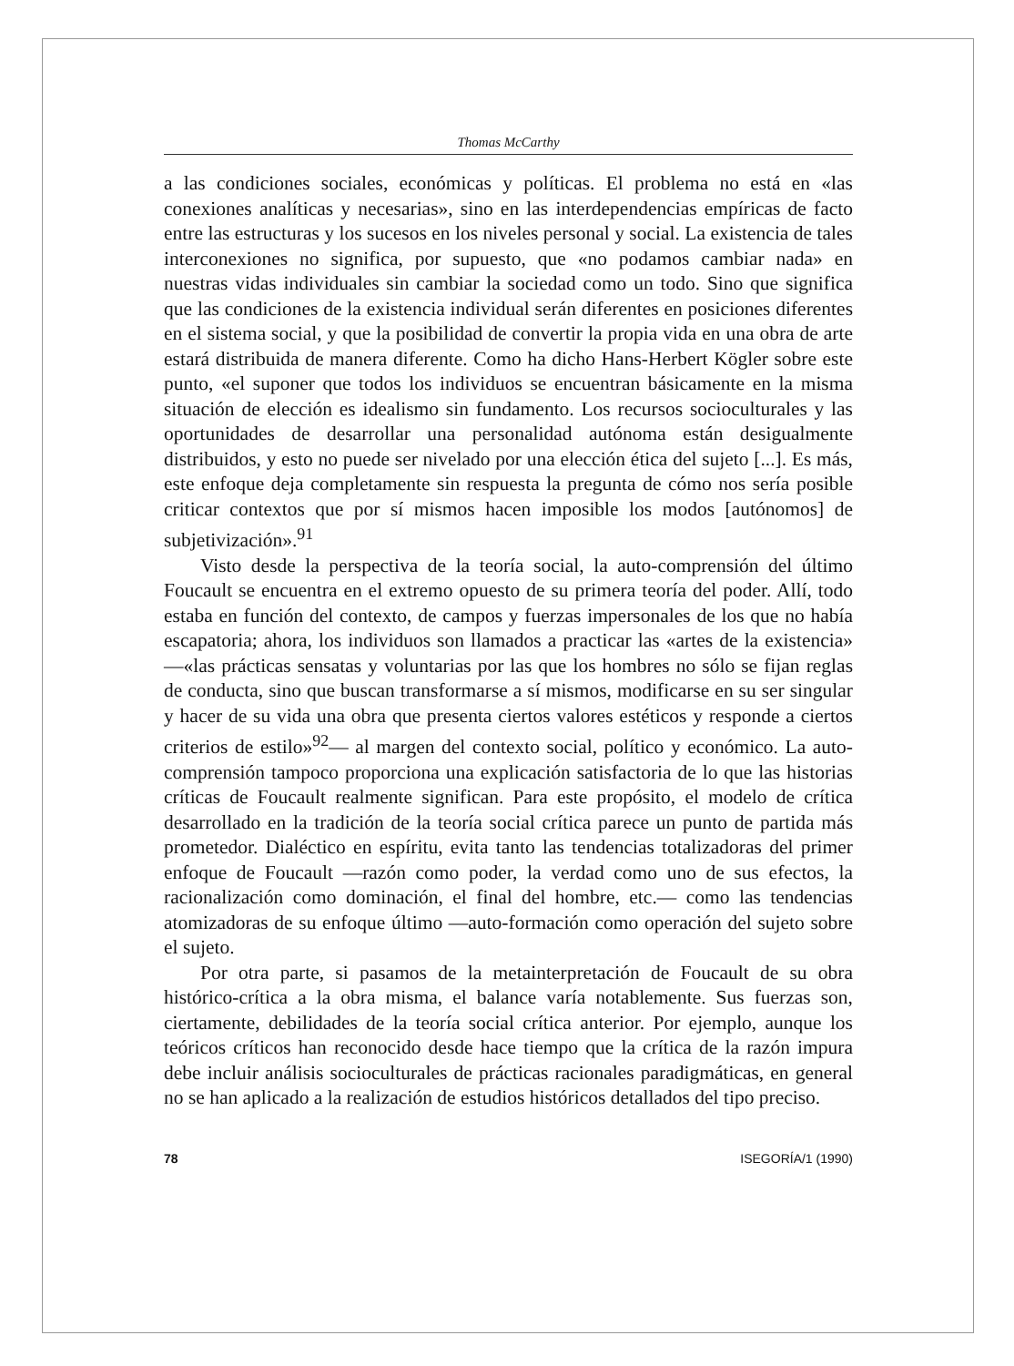Thomas McCarthy
a las condiciones sociales, económicas y políticas. El problema no está en «las conexiones analíticas y necesarias», sino en las interdependencias empíricas de facto entre las estructuras y los sucesos en los niveles personal y social. La existencia de tales interconexiones no significa, por supuesto, que «no podamos cambiar nada» en nuestras vidas individuales sin cambiar la sociedad como un todo. Sino que significa que las condiciones de la existencia individual serán diferentes en posiciones diferentes en el sistema social, y que la posibilidad de convertir la propia vida en una obra de arte estará distribuida de manera diferente. Como ha dicho Hans-Herbert Kögler sobre este punto, «el suponer que todos los individuos se encuentran básicamente en la misma situación de elección es idealismo sin fundamento. Los recursos socioculturales y las oportunidades de desarrollar una personalidad autónoma están desigualmente distribuidos, y esto no puede ser nivelado por una elección ética del sujeto [...]. Es más, este enfoque deja completamente sin respuesta la pregunta de cómo nos sería posible criticar contextos que por sí mismos hacen imposible los modos [autónomos] de subjetivización».<sup>91</sup>
Visto desde la perspectiva de la teoría social, la auto-comprensión del último Foucault se encuentra en el extremo opuesto de su primera teoría del poder. Allí, todo estaba en función del contexto, de campos y fuerzas impersonales de los que no había escapatoria; ahora, los individuos son llamados a practicar las «artes de la existencia» —«las prácticas sensatas y voluntarias por las que los hombres no sólo se fijan reglas de conducta, sino que buscan transformarse a sí mismos, modificarse en su ser singular y hacer de su vida una obra que presenta ciertos valores estéticos y responde a ciertos criterios de estilo»<sup>92</sup>— al margen del contexto social, político y económico. La auto-comprensión tampoco proporciona una explicación satisfactoria de lo que las historias críticas de Foucault realmente significan. Para este propósito, el modelo de crítica desarrollado en la tradición de la teoría social crítica parece un punto de partida más prometedor. Dialéctico en espíritu, evita tanto las tendencias totalizadoras del primer enfoque de Foucault —razón como poder, la verdad como uno de sus efectos, la racionalización como dominación, el final del hombre, etc.— como las tendencias atomizadoras de su enfoque último —auto-formación como operación del sujeto sobre el sujeto.
Por otra parte, si pasamos de la metainterpretación de Foucault de su obra histórico-crítica a la obra misma, el balance varía notablemente. Sus fuerzas son, ciertamente, debilidades de la teoría social crítica anterior. Por ejemplo, aunque los teóricos críticos han reconocido desde hace tiempo que la crítica de la razón impura debe incluir análisis socioculturales de prácticas racionales paradigmáticas, en general no se han aplicado a la realización de estudios históricos detallados del tipo preciso.
78 ISEGORÍA/1 (1990)